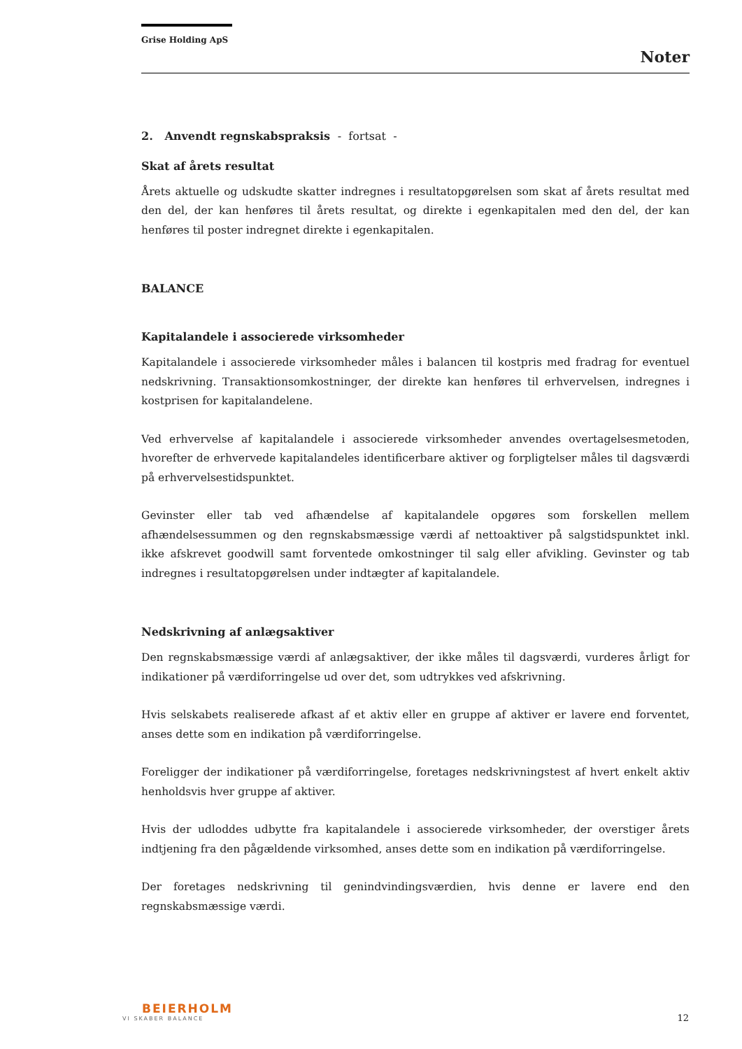Grise Holding ApS
Noter
2. Anvendt regnskabspraksis - fortsat -
Skat af årets resultat
Årets aktuelle og udskudte skatter indregnes i resultatopgørelsen som skat af årets resultat med den del, der kan henføres til årets resultat, og direkte i egenkapitalen med den del, der kan henføres til poster indregnet direkte i egenkapitalen.
BALANCE
Kapitalandele i associerede virksomheder
Kapitalandele i associerede virksomheder måles i balancen til kostpris med fradrag for eventuel nedskrivning. Transaktionsomkostninger, der direkte kan henføres til erhvervelsen, indregnes i kostprisen for kapitalandelene.
Ved erhvervelse af kapitalandele i associerede virksomheder anvendes overtagelsesmetoden, hvorefter de erhvervede kapitalandeles identificerbare aktiver og forpligtelser måles til dagsværdi på erhvervelsestidspunktet.
Gevinster eller tab ved afhændelse af kapitalandele opgøres som forskellen mellem afhændelsessummen og den regnskabsmæssige værdi af nettoaktiver på salgstidspunktet inkl. ikke afskrevet goodwill samt forventede omkostninger til salg eller afvikling. Gevinster og tab indregnes i resultatopgørelsen under indtægter af kapitalandele.
Nedskrivning af anlægsaktiver
Den regnskabsmæssige værdi af anlægsaktiver, der ikke måles til dagsværdi, vurderes årligt for indikationer på værdiforringelse ud over det, som udtrykkes ved afskrivning.
Hvis selskabets realiserede afkast af et aktiv eller en gruppe af aktiver er lavere end forventet, anses dette som en indikation på værdiforringelse.
Foreligger der indikationer på værdiforringelse, foretages nedskrivningstest af hvert enkelt aktiv henholdsvis hver gruppe af aktiver.
Hvis der udloddes udbytte fra kapitalandele i associerede virksomheder, der overstiger årets indtjening fra den pågældende virksomhed, anses dette som en indikation på værdiforringelse.
Der foretages nedskrivning til genindvindingsværdien, hvis denne er lavere end den regnskabsmæssige værdi.
BEIERHOLM
VI SKABER BALANCE
12